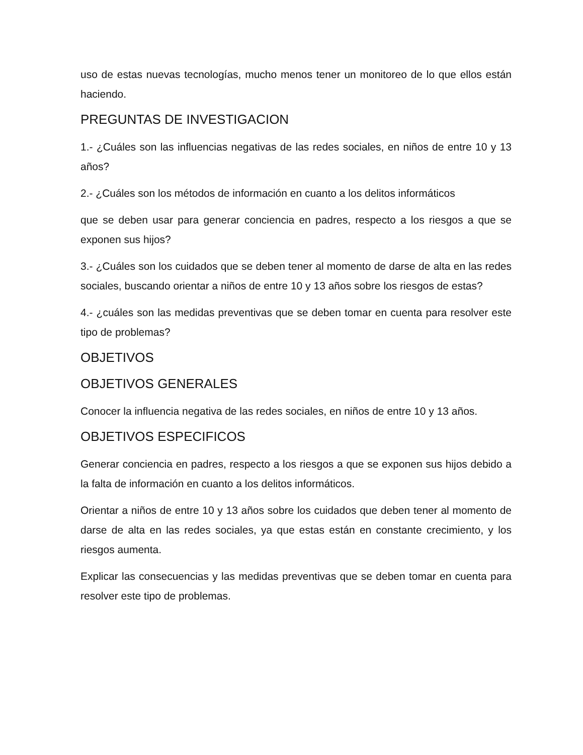uso de estas nuevas tecnologías, mucho menos tener un monitoreo de lo que ellos están haciendo.
PREGUNTAS DE INVESTIGACION
1.- ¿Cuáles son las influencias negativas de las redes sociales, en niños de entre 10 y 13 años?
2.- ¿Cuáles son los métodos de información en cuanto a los delitos informáticos
que se deben usar para generar conciencia en padres, respecto a los riesgos a que se exponen sus hijos?
3.- ¿Cuáles son los cuidados que se deben tener al momento de darse de alta en las redes sociales, buscando orientar a niños de entre 10 y 13 años sobre los riesgos de estas?
4.- ¿cuáles son las medidas preventivas que se deben tomar en cuenta para resolver este tipo de problemas?
OBJETIVOS
OBJETIVOS GENERALES
Conocer la influencia negativa de las redes sociales, en niños de entre 10 y 13 años.
OBJETIVOS ESPECIFICOS
Generar conciencia en padres, respecto a los riesgos a que se exponen sus hijos debido a la falta de información en cuanto a los delitos informáticos.
Orientar a niños de entre 10 y 13 años sobre los cuidados que deben tener al momento de darse de alta en las redes sociales, ya que estas están en constante crecimiento, y los riesgos aumenta.
Explicar las consecuencias y las medidas preventivas que se deben tomar en cuenta para resolver este tipo de problemas.